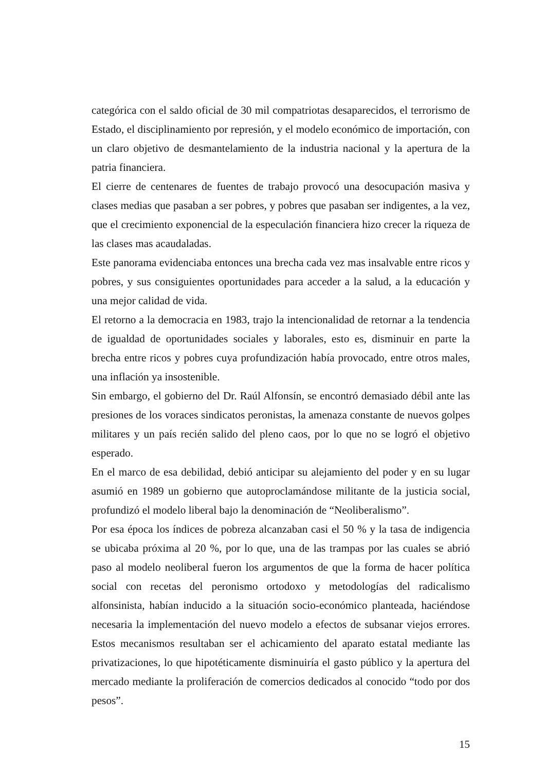categórica con el saldo oficial de 30 mil compatriotas desaparecidos, el terrorismo de Estado, el disciplinamiento por represión, y el modelo económico de importación, con un claro objetivo de desmantelamiento de la industria nacional y la apertura de la patria financiera.
El cierre de centenares de fuentes de trabajo provocó una desocupación masiva y clases medias que pasaban a ser pobres, y pobres que pasaban ser indigentes, a la vez, que el crecimiento exponencial de la especulación financiera hizo crecer la riqueza de las clases mas acaudaladas.
Este panorama evidenciaba entonces una brecha cada vez mas insalvable entre ricos y pobres, y sus consiguientes oportunidades para acceder a la salud, a la educación y una mejor calidad de vida.
El retorno a la democracia en 1983, trajo la intencionalidad de retornar a la tendencia de igualdad de oportunidades sociales y laborales, esto es, disminuir en parte la brecha entre ricos y pobres cuya profundización había provocado, entre otros males, una inflación ya insostenible.
Sin embargo, el gobierno del Dr. Raúl Alfonsín, se encontró demasiado débil ante las presiones de los voraces sindicatos peronistas, la amenaza constante de nuevos golpes militares y un país recién salido del pleno caos, por lo que no se logró el objetivo esperado.
En el marco de esa debilidad, debió anticipar su alejamiento del poder y en su lugar asumió en 1989 un gobierno que autoproclamándose militante de la justicia social, profundizó el modelo liberal bajo la denominación de “Neoliberalismo”.
Por esa época los índices de pobreza alcanzaban casi el 50 % y la tasa de indigencia se ubicaba próxima al 20 %, por lo que, una de las trampas por las cuales se abrió paso al modelo neoliberal fueron los argumentos de que la forma de hacer política social con recetas del peronismo ortodoxo y metodologías del radicalismo alfonsinista, habían inducido a la situación socio-económico planteada, haciéndose necesaria la implementación del nuevo modelo a efectos de subsanar viejos errores. Estos mecanismos resultaban ser el achicamiento del aparato estatal mediante las privatizaciones, lo que hipotéticamente disminuiría el gasto público y la apertura del mercado mediante la proliferación de comercios dedicados al conocido “todo por dos pesos”.
15